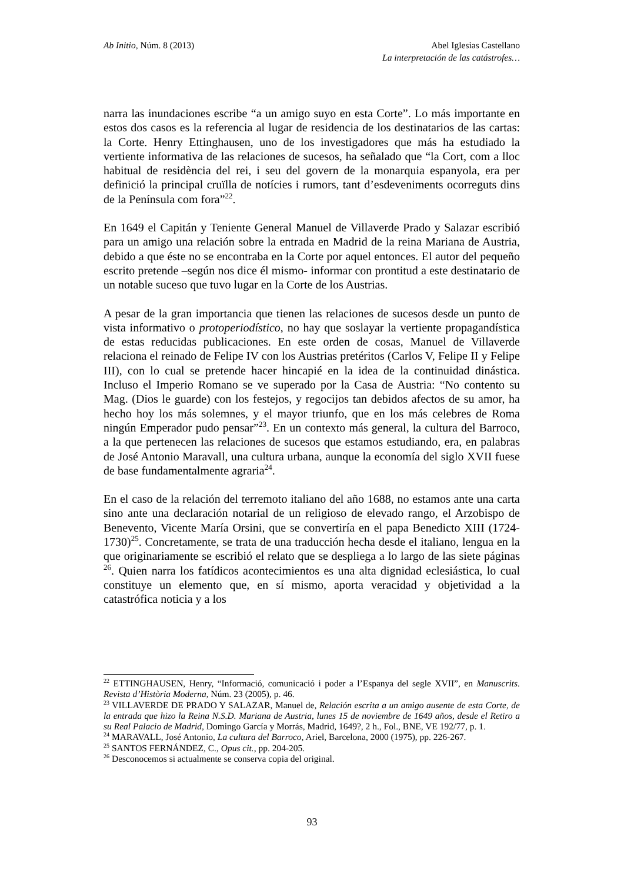Ab Initio, Núm. 8 (2013) Abel Iglesias Castellano
La interpretación de las catástrofes…
narra las inundaciones escribe “a un amigo suyo en esta Corte”. Lo más importante en estos dos casos es la referencia al lugar de residencia de los destinatarios de las cartas: la Corte. Henry Ettinghausen, uno de los investigadores que más ha estudiado la vertiente informativa de las relaciones de sucesos, ha señalado que “la Cort, com a lloc habitual de residència del rei, i seu del govern de la monarquia espanyola, era per definició la principal cruïlla de notícies i rumors, tant d’esdeveniments ocorreguts dins de la Península com fora”<sup>22</sup>.
En 1649 el Capitán y Teniente General Manuel de Villaverde Prado y Salazar escribió para un amigo una relación sobre la entrada en Madrid de la reina Mariana de Austria, debido a que éste no se encontraba en la Corte por aquel entonces. El autor del pequeño escrito pretende –según nos dice él mismo- informar con prontitud a este destinatario de un notable suceso que tuvo lugar en la Corte de los Austrias.
A pesar de la gran importancia que tienen las relaciones de sucesos desde un punto de vista informativo o protoperiodístico, no hay que soslayar la vertiente propagandística de estas reducidas publicaciones. En este orden de cosas, Manuel de Villaverde relaciona el reinado de Felipe IV con los Austrias pretéritos (Carlos V, Felipe II y Felipe III), con lo cual se pretende hacer hincapié en la idea de la continuidad dinástica. Incluso el Imperio Romano se ve superado por la Casa de Austria: “No contento su Mag. (Dios le guarde) con los festejos, y regocijos tan debidos afectos de su amor, ha hecho hoy los más solemnes, y el mayor triunfo, que en los más celebres de Roma ningún Emperador pudo pensar”<sup>23</sup>. En un contexto más general, la cultura del Barroco, a la que pertenecen las relaciones de sucesos que estamos estudiando, era, en palabras de José Antonio Maravall, una cultura urbana, aunque la economía del siglo XVII fuese de base fundamentalmente agraria<sup>24</sup>.
En el caso de la relación del terremoto italiano del año 1688, no estamos ante una carta sino ante una declaración notarial de un religioso de elevado rango, el Arzobispo de Benevento, Vicente María Orsini, que se convertiría en el papa Benedicto XIII (1724-1730)<sup>25</sup>. Concretamente, se trata de una traducción hecha desde el italiano, lengua en la que originariamente se escribió el relato que se despliega a lo largo de las siete páginas <sup>26</sup>. Quien narra los fatídicos acontecimientos es una alta dignidad eclesiástica, lo cual constituye un elemento que, en sí mismo, aporta veracidad y objetividad a la catastrófica noticia y a los
<sup>22</sup> ETTINGHAUSEN, Henry, “Informació, comunicació i poder a l’Espanya del segle XVII”, en Manuscrits. Revista d’Història Moderna, Núm. 23 (2005), p. 46.
<sup>23</sup> VILLAVERDE DE PRADO Y SALAZAR, Manuel de, Relación escrita a un amigo ausente de esta Corte, de la entrada que hizo la Reina N.S.D. Mariana de Austria, lunes 15 de noviembre de 1649 años, desde el Retiro a su Real Palacio de Madrid, Domingo García y Morrás, Madrid, 1649?, 2 h., Fol., BNE, VE 192/77, p. 1.
<sup>24</sup> MARAVALL, José Antonio, La cultura del Barroco, Ariel, Barcelona, 2000 (1975), pp. 226-267.
<sup>25</sup> SANTOS FERNÁNDEZ, C., Opus cit., pp. 204-205.
<sup>26</sup> Desconocemos si actualmente se conserva copia del original.
93